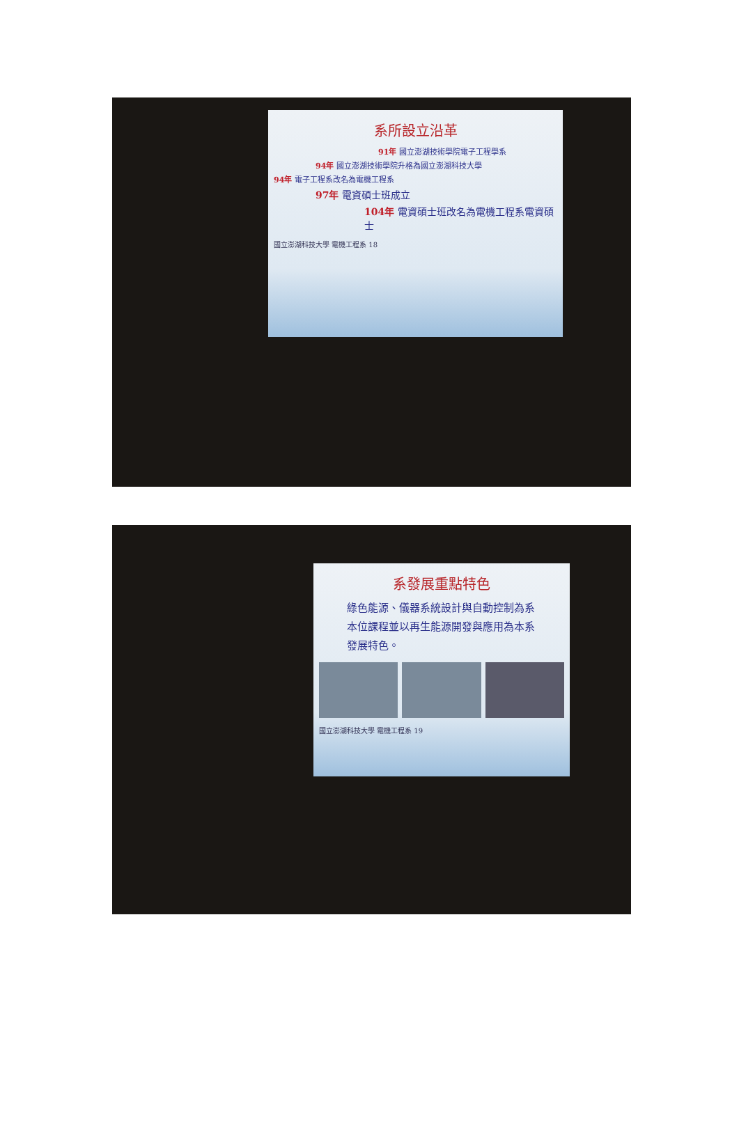系所設立沿革
91年 國立澎湖技術學院電子工程學系
94年 國立澎湖技術學院升格為國立澎湖科技大學
94年 電子工程系改名為電機工程系
97年 電資碩士班成立
104年 電資碩士班改名為電機工程系電資碩士
國立澎湖科技大學 電機工程系 18
系發展重點特色
綠色能源、儀器系統設計與自動控制為系本位課程並以再生能源開發與應用為本系發展特色。
國立澎湖科技大學 電機工程系 19